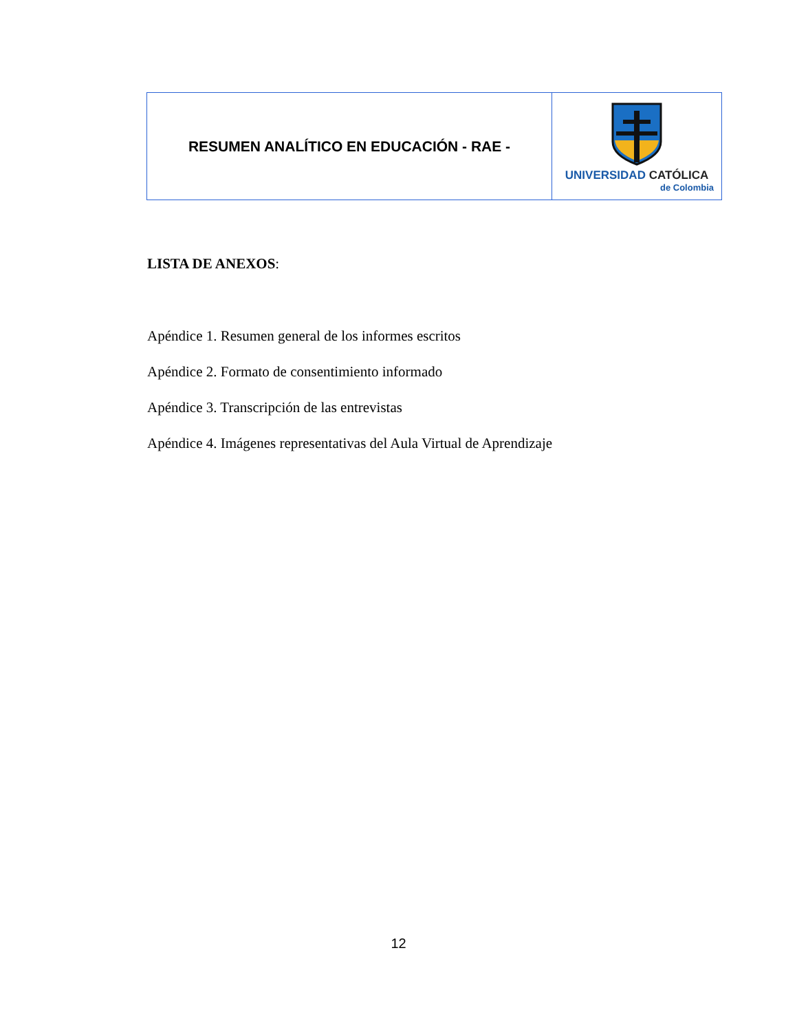| RESUMEN ANALÍTICO EN EDUCACIÓN - RAE - | UNIVERSIDAD CATÓLICA de Colombia |
LISTA DE ANEXOS:
Apéndice 1. Resumen general de los informes escritos
Apéndice 2. Formato de consentimiento informado
Apéndice 3. Transcripción de las entrevistas
Apéndice 4. Imágenes representativas del Aula Virtual de Aprendizaje
12